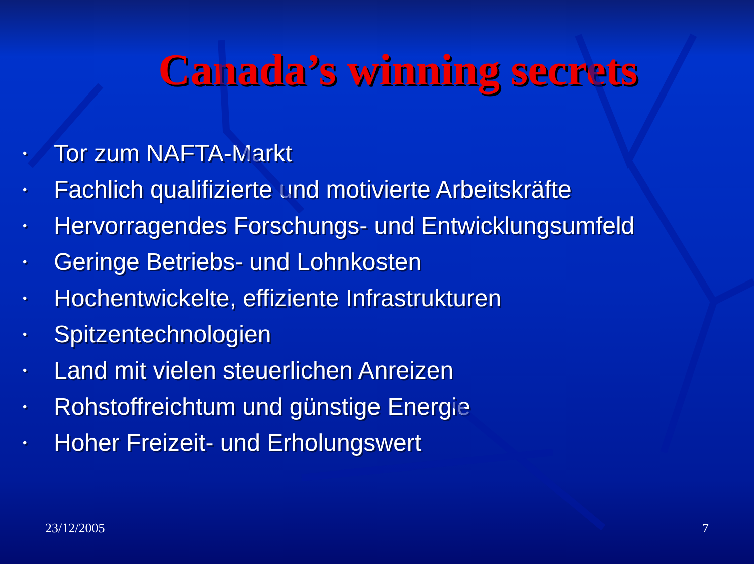Canada’s winning secrets
• Tor zum NAFTA-Markt
• Fachlich qualifizierte und motivierte Arbeitskräfte
• Hervorragendes Forschungs- und Entwicklungsumfeld
• Geringe Betriebs- und Lohnkosten
• Hochentwickelte, effiziente Infrastrukturen
• Spitzentechnologien
• Land mit vielen steuerlichen Anreizen
• Rohstoffreichtum und günstige Energie
• Hoher Freizeit- und Erholungswert
23/12/2005 7